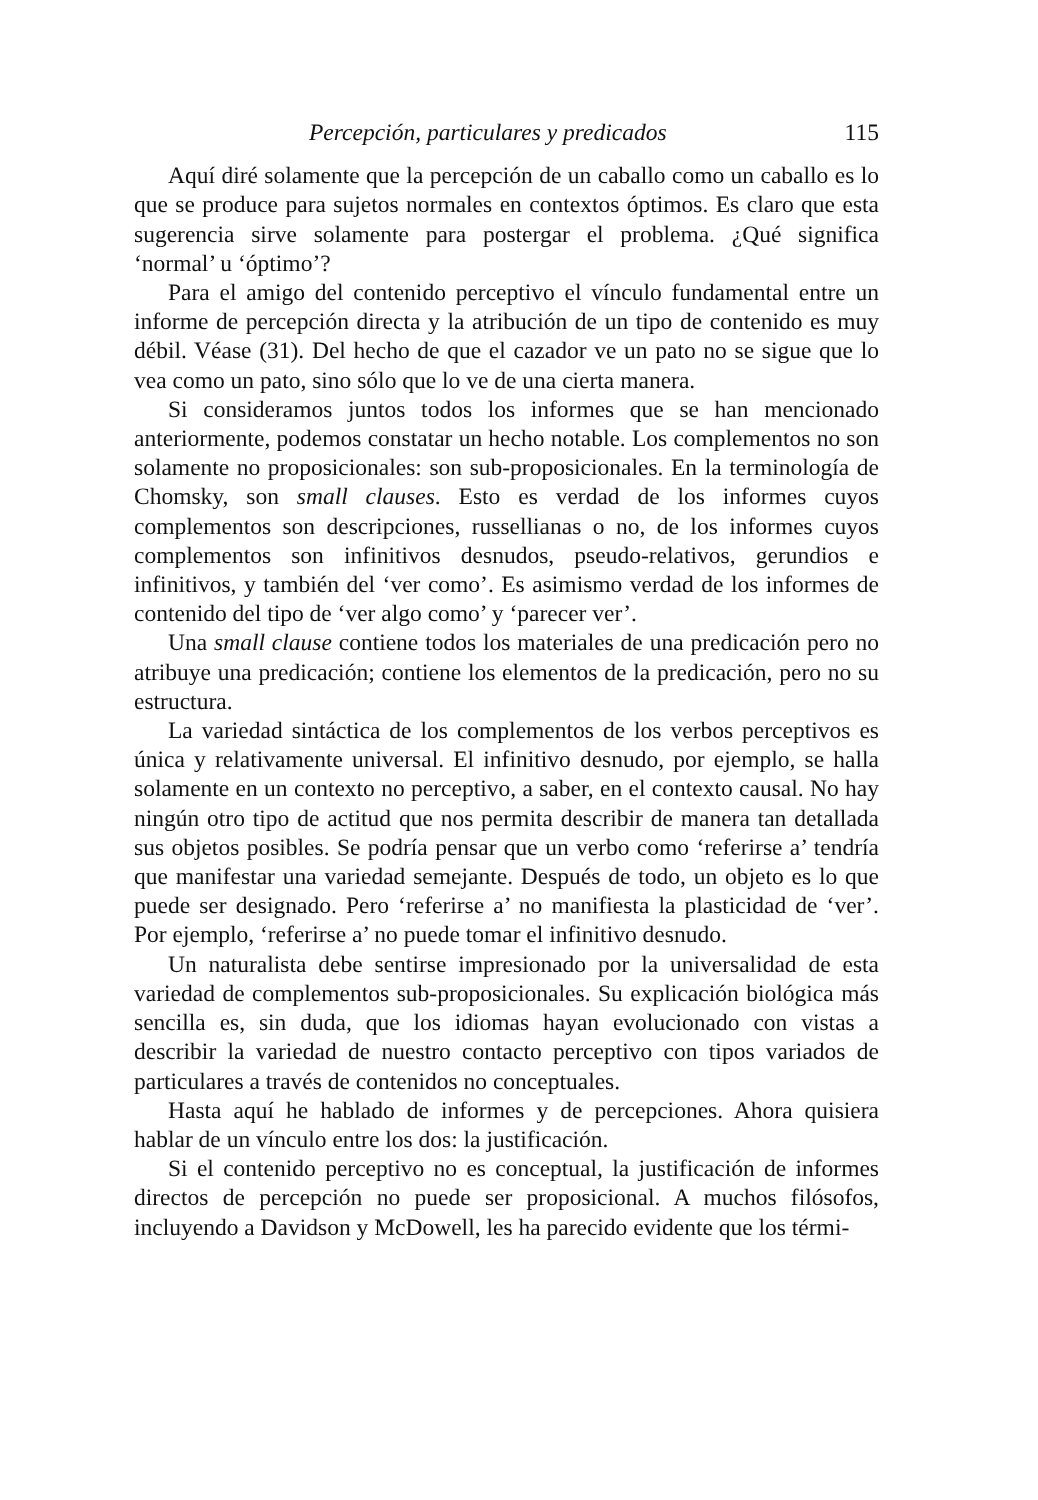Percepción, particulares y predicados 115
Aquí diré solamente que la percepción de un caballo como un caballo es lo que se produce para sujetos normales en contextos óptimos. Es claro que esta sugerencia sirve solamente para postergar el problema. ¿Qué significa ‘normal’ u ‘óptimo’?
Para el amigo del contenido perceptivo el vínculo fundamental entre un informe de percepción directa y la atribución de un tipo de contenido es muy débil. Véase (31). Del hecho de que el cazador ve un pato no se sigue que lo vea como un pato, sino sólo que lo ve de una cierta manera.
Si consideramos juntos todos los informes que se han mencionado anteriormente, podemos constatar un hecho notable. Los complementos no son solamente no proposicionales: son sub-proposicionales. En la terminología de Chomsky, son small clauses. Esto es verdad de los informes cuyos complementos son descripciones, russellianas o no, de los informes cuyos complementos son infinitivos desnudos, pseudo-relativos, gerundios e infinitivos, y también del ‘ver como’. Es asimismo verdad de los informes de contenido del tipo de ‘ver algo como’ y ‘parecer ver’.
Una small clause contiene todos los materiales de una predicación pero no atribuye una predicación; contiene los elementos de la predicación, pero no su estructura.
La variedad sintáctica de los complementos de los verbos perceptivos es única y relativamente universal. El infinitivo desnudo, por ejemplo, se halla solamente en un contexto no perceptivo, a saber, en el contexto causal. No hay ningún otro tipo de actitud que nos permita describir de manera tan detallada sus objetos posibles. Se podría pensar que un verbo como ‘referirse a’ tendría que manifestar una variedad semejante. Después de todo, un objeto es lo que puede ser designado. Pero ‘referirse a’ no manifiesta la plasticidad de ‘ver’. Por ejemplo, ‘referirse a’ no puede tomar el infinitivo desnudo.
Un naturalista debe sentirse impresionado por la universalidad de esta variedad de complementos sub-proposicionales. Su explicación biológica más sencilla es, sin duda, que los idiomas hayan evolucionado con vistas a describir la variedad de nuestro contacto perceptivo con tipos variados de particulares a través de contenidos no conceptuales.
Hasta aquí he hablado de informes y de percepciones. Ahora quisiera hablar de un vínculo entre los dos: la justificación.
Si el contenido perceptivo no es conceptual, la justificación de informes directos de percepción no puede ser proposicional. A muchos filósofos, incluyendo a Davidson y McDowell, les ha parecido evidente que los térmi-